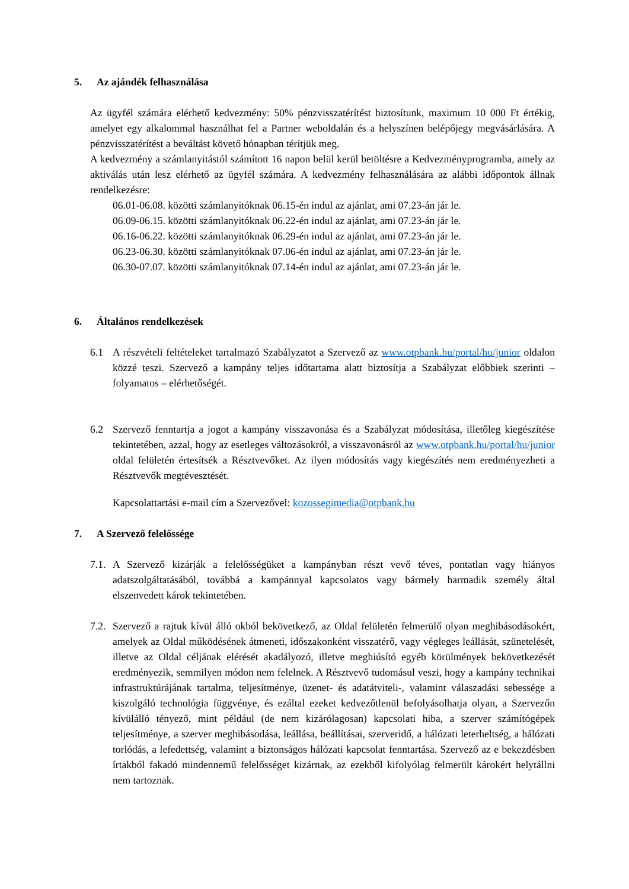5. Az ajándék felhasználása
Az ügyfél számára elérhető kedvezmény: 50% pénzvisszatérítést biztosítunk, maximum 10 000 Ft értékig, amelyet egy alkalommal használhat fel a Partner weboldalán és a helyszínen belépőjegy megvásárlására. A pénzvisszatérítést a beváltást követő hónapban térítjük meg.
A kedvezmény a számlanyitástól számított 16 napon belül kerül betöltésre a Kedvezményprogramba, amely az aktiválás után lesz elérhető az ügyfél számára. A kedvezmény felhasználására az alábbi időpontok állnak rendelkezésre:
06.01-06.08. közötti számlanyitóknak 06.15-én indul az ajánlat, ami 07.23-án jár le.
06.09-06.15. közötti számlanyitóknak 06.22-én indul az ajánlat, ami 07.23-án jár le.
06.16-06.22. közötti számlanyitóknak 06.29-én indul az ajánlat, ami 07.23-án jár le.
06.23-06.30. közötti számlanyitóknak 07.06-én indul az ajánlat, ami 07.23-án jár le.
06.30-07.07. közötti számlanyitóknak 07.14-én indul az ajánlat, ami 07.23-án jár le.
6. Általános rendelkezések
6.1 A részvételi feltételeket tartalmazó Szabályzatot a Szervező az www.otpbank.hu/portal/hu/junior oldalon közzé teszi. Szervező a kampány teljes időtartama alatt biztosítja a Szabályzat előbbiek szerinti – folyamatos – elérhetőségét.
6.2 Szervező fenntartja a jogot a kampány visszavonása és a Szabályzat módosítása, illetőleg kiegészítése tekintetében, azzal, hogy az esetleges változásokról, a visszavonásról az www.otpbank.hu/portal/hu/junior oldal felületén értesítsék a Résztvevőket. Az ilyen módosítás vagy kiegészítés nem eredményezheti a Résztvevők megtévesztését.
Kapcsolattartási e-mail cím a Szervezővel: kozossegimedia@otpbank.hu
7. A Szervező felelőssége
7.1.
A Szervező kizárják a felelősségüket a kampányban részt vevő téves, pontatlan vagy hiányos adatszolgáltatásából, továbbá a kampánnyal kapcsolatos vagy bármely harmadik személy által elszenvedett károk tekintetében.
7.2.
Szervező a rajtuk kívül álló okból bekövetkező, az Oldal felületén felmerülő olyan meghibásodásokért, amelyek az Oldal működésének átmeneti, időszakonként visszatérő, vagy végleges leállását, szünetelését, illetve az Oldal céljának elérését akadályozó, illetve meghiúsító egyéb körülmények bekövetkezését eredményezik, semmilyen módon nem felelnek. A Résztvevő tudomásul veszi, hogy a kampány technikai infrastruktúrájának tartalma, teljesítménye, üzenet- és adatátviteli-, valamint válaszadási sebessége a kiszolgáló technológia függvénye, és ezáltal ezeket kedvezőtlenül befolyásolhatja olyan, a Szervezőn kívülálló tényező, mint például (de nem kizárólagosan) kapcsolati hiba, a szerver számítógépek teljesítménye, a szerver meghibásodása, leállása, beállításai, szerveridő, a hálózati leterheltség, a hálózati torlódás, a lefedettség, valamint a biztonságos hálózati kapcsolat fenntartása. Szervező az e bekezdésben írtakból fakadó mindennemű felelősséget kizárnak, az ezekből kifolyólag felmerült károkért helytállni nem tartoznak.